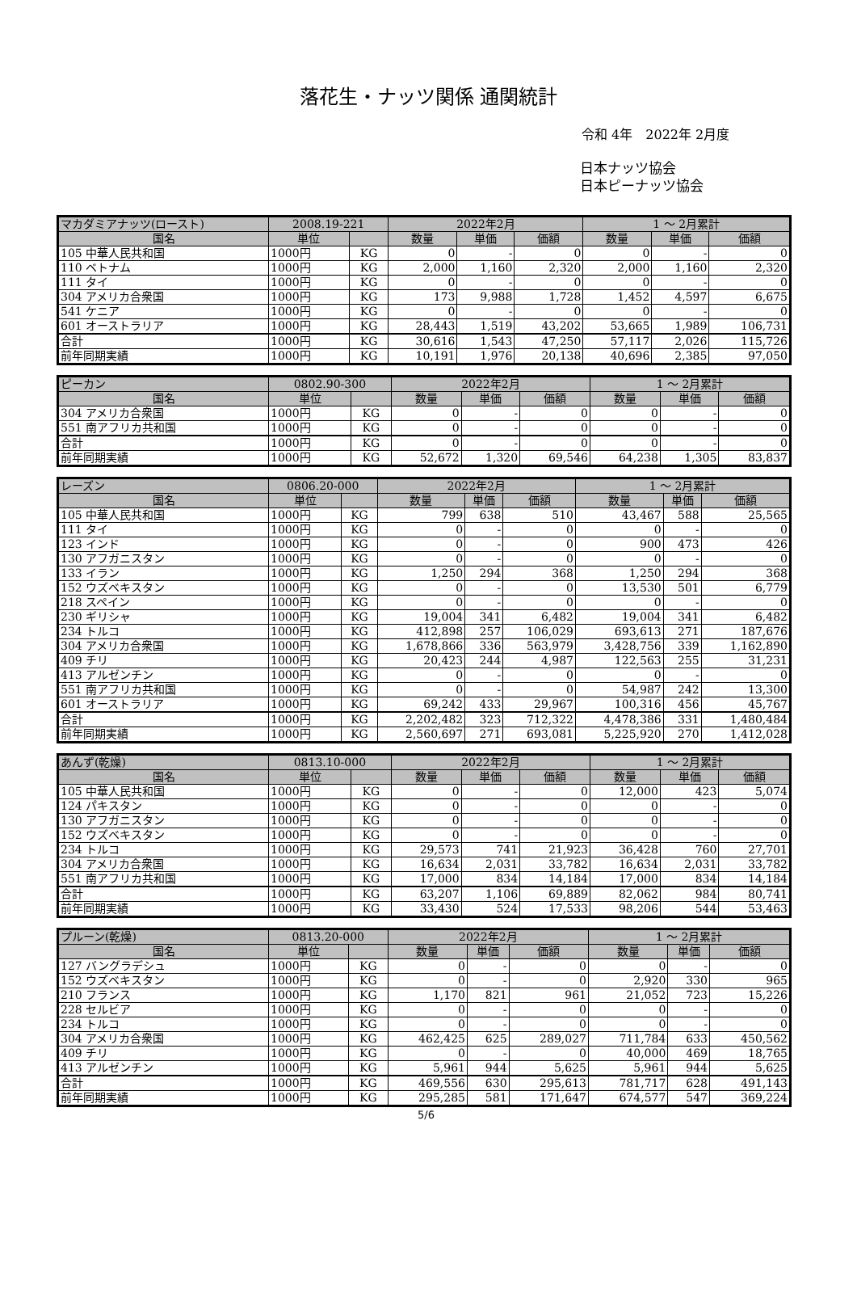落花生・ナッツ関係 通関統計
令和 4年　2022年 2月度
日本ナッツ協会
日本ピーナッツ協会
| マカダミアナッツ(ロースト) | 2008.19-221 | | 2022年2月 | | | 1 ～ 2月累計 | | |
| 国名 | 単位 | | 数量 | 単価 | 価額 | 数量 | 単価 | 価額 |
| 105 中華人民共和国 | 1000円 | KG | 0 | - | 0 | 0 | - | 0 |
| 110 ベトナム | 1000円 | KG | 2,000 | 1,160 | 2,320 | 2,000 | 1,160 | 2,320 |
| 111 タイ | 1000円 | KG | 0 | - | 0 | 0 | - | 0 |
| 304 アメリカ合衆国 | 1000円 | KG | 173 | 9,988 | 1,728 | 1,452 | 4,597 | 6,675 |
| 541 ケニア | 1000円 | KG | 0 | - | 0 | 0 | - | 0 |
| 601 オーストラリア | 1000円 | KG | 28,443 | 1,519 | 43,202 | 53,665 | 1,989 | 106,731 |
| 合計 | 1000円 | KG | 30,616 | 1,543 | 47,250 | 57,117 | 2,026 | 115,726 |
| 前年同期実績 | 1000円 | KG | 10,191 | 1,976 | 20,138 | 40,696 | 2,385 | 97,050 |
| ピーカン | 0802.90-300 | | 2022年2月 | | | 1 ～ 2月累計 | | |
| 国名 | 単位 | | 数量 | 単価 | 価額 | 数量 | 単価 | 価額 |
| 304 アメリカ合衆国 | 1000円 | KG | 0 | - | 0 | 0 | - | 0 |
| 551 南アフリカ共和国 | 1000円 | KG | 0 | - | 0 | 0 | - | 0 |
| 合計 | 1000円 | KG | 0 | - | 0 | 0 | - | 0 |
| 前年同期実績 | 1000円 | KG | 52,672 | 1,320 | 69,546 | 64,238 | 1,305 | 83,837 |
| レーズン | 0806.20-000 | | 2022年2月 | | | 1 ～ 2月累計 | | |
| 国名 | 単位 | | 数量 | 単価 | 価額 | 数量 | 単価 | 価額 |
| 105 中華人民共和国 | 1000円 | KG | 799 | 638 | 510 | 43,467 | 588 | 25,565 |
| 111 タイ | 1000円 | KG | 0 | - | 0 | 0 | - | 0 |
| 123 インド | 1000円 | KG | 0 | - | 0 | 900 | 473 | 426 |
| 130 アフガニスタン | 1000円 | KG | 0 | - | 0 | 0 | - | 0 |
| 133 イラン | 1000円 | KG | 1,250 | 294 | 368 | 1,250 | 294 | 368 |
| 152 ウズベキスタン | 1000円 | KG | 0 | - | 0 | 13,530 | 501 | 6,779 |
| 218 スペイン | 1000円 | KG | 0 | - | 0 | 0 | - | 0 |
| 230 ギリシャ | 1000円 | KG | 19,004 | 341 | 6,482 | 19,004 | 341 | 6,482 |
| 234 トルコ | 1000円 | KG | 412,898 | 257 | 106,029 | 693,613 | 271 | 187,676 |
| 304 アメリカ合衆国 | 1000円 | KG | 1,678,866 | 336 | 563,979 | 3,428,756 | 339 | 1,162,890 |
| 409 チリ | 1000円 | KG | 20,423 | 244 | 4,987 | 122,563 | 255 | 31,231 |
| 413 アルゼンチン | 1000円 | KG | 0 | - | 0 | 0 | - | 0 |
| 551 南アフリカ共和国 | 1000円 | KG | 0 | - | 0 | 54,987 | 242 | 13,300 |
| 601 オーストラリア | 1000円 | KG | 69,242 | 433 | 29,967 | 100,316 | 456 | 45,767 |
| 合計 | 1000円 | KG | 2,202,482 | 323 | 712,322 | 4,478,386 | 331 | 1,480,484 |
| 前年同期実績 | 1000円 | KG | 2,560,697 | 271 | 693,081 | 5,225,920 | 270 | 1,412,028 |
| あんず(乾燥) | 0813.10-000 | | 2022年2月 | | | 1 ～ 2月累計 | | |
| 国名 | 単位 | | 数量 | 単価 | 価額 | 数量 | 単価 | 価額 |
| 105 中華人民共和国 | 1000円 | KG | 0 | - | 0 | 12,000 | 423 | 5,074 |
| 124 パキスタン | 1000円 | KG | 0 | - | 0 | 0 | - | 0 |
| 130 アフガニスタン | 1000円 | KG | 0 | - | 0 | 0 | - | 0 |
| 152 ウズベキスタン | 1000円 | KG | 0 | - | 0 | 0 | - | 0 |
| 234 トルコ | 1000円 | KG | 29,573 | 741 | 21,923 | 36,428 | 760 | 27,701 |
| 304 アメリカ合衆国 | 1000円 | KG | 16,634 | 2,031 | 33,782 | 16,634 | 2,031 | 33,782 |
| 551 南アフリカ共和国 | 1000円 | KG | 17,000 | 834 | 14,184 | 17,000 | 834 | 14,184 |
| 合計 | 1000円 | KG | 63,207 | 1,106 | 69,889 | 82,062 | 984 | 80,741 |
| 前年同期実績 | 1000円 | KG | 33,430 | 524 | 17,533 | 98,206 | 544 | 53,463 |
| プルーン(乾燥) | 0813.20-000 | | 2022年2月 | | | 1 ～ 2月累計 | | |
| 国名 | 単位 | | 数量 | 単価 | 価額 | 数量 | 単価 | 価額 |
| 127 バングラデシュ | 1000円 | KG | 0 | - | 0 | 0 | - | 0 |
| 152 ウズベキスタン | 1000円 | KG | 0 | - | 0 | 2,920 | 330 | 965 |
| 210 フランス | 1000円 | KG | 1,170 | 821 | 961 | 21,052 | 723 | 15,226 |
| 228 セルビア | 1000円 | KG | 0 | - | 0 | 0 | - | 0 |
| 234 トルコ | 1000円 | KG | 0 | - | 0 | 0 | - | 0 |
| 304 アメリカ合衆国 | 1000円 | KG | 462,425 | 625 | 289,027 | 711,784 | 633 | 450,562 |
| 409 チリ | 1000円 | KG | 0 | - | 0 | 40,000 | 469 | 18,765 |
| 413 アルゼンチン | 1000円 | KG | 5,961 | 944 | 5,625 | 5,961 | 944 | 5,625 |
| 合計 | 1000円 | KG | 469,556 | 630 | 295,613 | 781,717 | 628 | 491,143 |
| 前年同期実績 | 1000円 | KG | 295,285 | 581 | 171,647 | 674,577 | 547 | 369,224 |
5/6